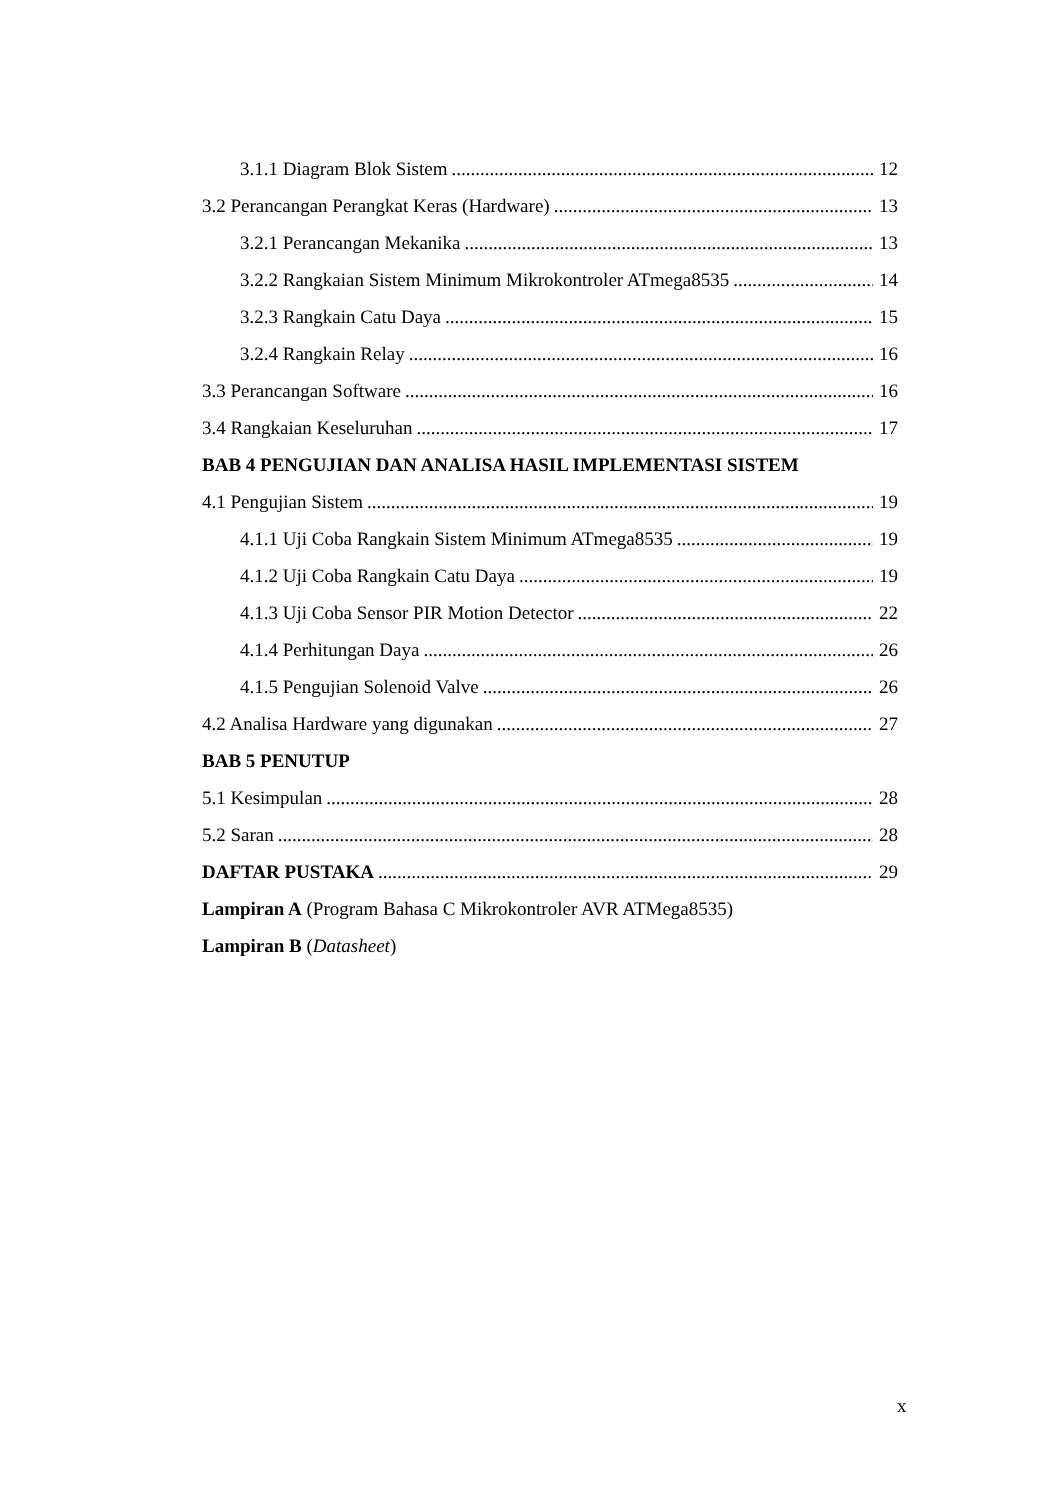3.1.1 Diagram Blok Sistem 12
3.2 Perancangan Perangkat Keras (Hardware) 13
3.2.1 Perancangan Mekanika 13
3.2.2 Rangkaian Sistem Minimum Mikrokontroler ATmega8535 14
3.2.3 Rangkain Catu Daya 15
3.2.4 Rangkain Relay 16
3.3 Perancangan Software 16
3.4 Rangkaian Keseluruhan 17
BAB 4 PENGUJIAN DAN ANALISA HASIL IMPLEMENTASI SISTEM
4.1 Pengujian Sistem 19
4.1.1 Uji Coba Rangkain Sistem Minimum ATmega8535 19
4.1.2 Uji Coba Rangkain Catu Daya 19
4.1.3 Uji Coba Sensor PIR Motion Detector 22
4.1.4 Perhitungan Daya 26
4.1.5 Pengujian Solenoid Valve 26
4.2 Analisa Hardware yang digunakan 27
BAB 5 PENUTUP
5.1 Kesimpulan 28
5.2 Saran 28
DAFTAR PUSTAKA 29
Lampiran A (Program Bahasa C Mikrokontroler AVR ATMega8535)
Lampiran B (Datasheet)
x